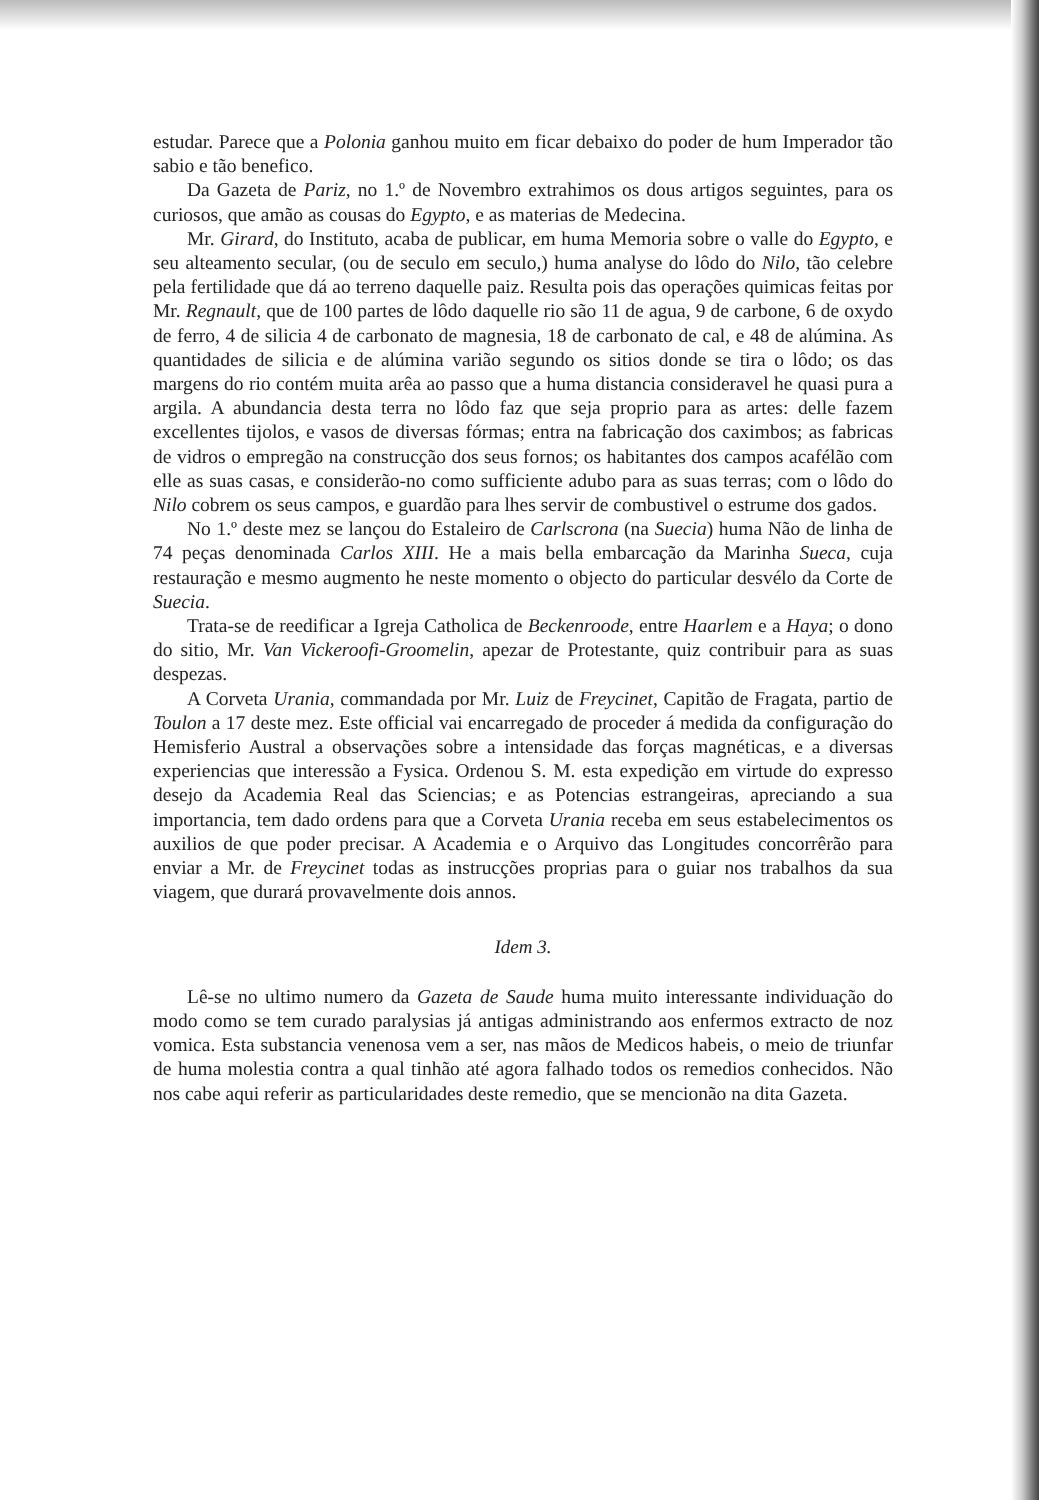estudar. Parece que a Polonia ganhou muito em ficar debaixo do poder de hum Imperador tão sabio e tão benefico.
Da Gazeta de Pariz, no 1.º de Novembro extrahimos os dous artigos seguintes, para os curiosos, que amão as cousas do Egypto, e as materias de Medecina.
Mr. Girard, do Instituto, acaba de publicar, em huma Memoria sobre o valle do Egypto, e seu alteamento secular, (ou de seculo em seculo,) huma analyse do lôdo do Nilo, tão celebre pela fertilidade que dá ao terreno daquelle paiz. Resulta pois das operações quimicas feitas por Mr. Regnault, que de 100 partes de lôdo daquelle rio são 11 de agua, 9 de carbone, 6 de oxydo de ferro, 4 de silicia 4 de carbonato de magnesia, 18 de carbonato de cal, e 48 de alúmina. As quantidades de silicia e de alúmina varião segundo os sitios donde se tira o lôdo; os das margens do rio contém muita arêa ao passo que a huma distancia consideravel he quasi pura a argila. A abundancia desta terra no lôdo faz que seja proprio para as artes: delle fazem excellentes tijolos, e vasos de diversas fórmas; entra na fabricação dos caximbos; as fabricas de vidros o empregão na construcção dos seus fornos; os habitantes dos campos acafélão com elle as suas casas, e considerão-no como sufficiente adubo para as suas terras; com o lôdo do Nilo cobrem os seus campos, e guardão para lhes servir de combustivel o estrume dos gados.
No 1.º deste mez se lançou do Estaleiro de Carlscrona (na Suecia) huma Não de linha de 74 peças denominada Carlos XIII. He a mais bella embarcação da Marinha Sueca, cuja restauração e mesmo augmento he neste momento o objecto do particular desvélo da Corte de Suecia.
Trata-se de reedificar a Igreja Catholica de Beckenroode, entre Haarlem e a Haya; o dono do sitio, Mr. Van Vickeroofi-Groomelin, apezar de Protestante, quiz contribuir para as suas despezas.
A Corveta Urania, commandada por Mr. Luiz de Freycinet, Capitão de Fragata, partio de Toulon a 17 deste mez. Este official vai encarregado de proceder á medida da configuração do Hemisferio Austral a observações sobre a intensidade das forças magnéticas, e a diversas experiencias que interessão a Fysica. Ordenou S. M. esta expedição em virtude do expresso desejo da Academia Real das Sciencias; e as Potencias estrangeiras, apreciando a sua importancia, tem dado ordens para que a Corveta Urania receba em seus estabelecimentos os auxilios de que poder precisar. A Academia e o Arquivo das Longitudes concorrêrão para enviar a Mr. de Freycinet todas as instrucções proprias para o guiar nos trabalhos da sua viagem, que durará provavelmente dois annos.
Idem 3.
Lê-se no ultimo numero da Gazeta de Saude huma muito interessante individuação do modo como se tem curado paralysias já antigas administrando aos enfermos extracto de noz vomica. Esta substancia venenosa vem a ser, nas mãos de Medicos habeis, o meio de triunfar de huma molestia contra a qual tinhão até agora falhado todos os remedios conhecidos. Não nos cabe aqui referir as particularidades deste remedio, que se mencionão na dita Gazeta.